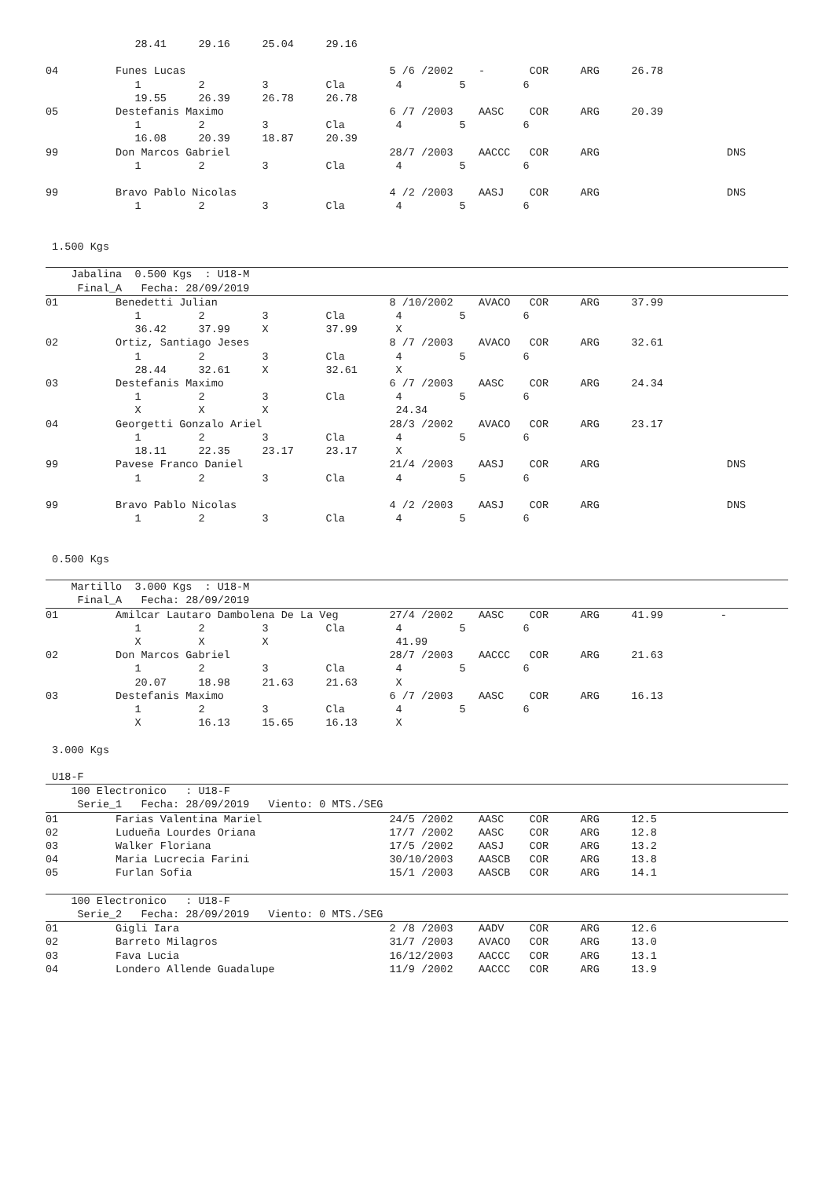28.41     29.16     25.04     29.16

04         Funes Lucas                                5 /6 /2002    -       COR     ARG     26.78
              1         2         3         Cla        4         5         6
              19.55     26.39     26.78     26.78
05         Destefanis Maximo                          6 /7 /2003    AASC    COR     ARG     20.39
              1         2         3         Cla        4         5         6
              16.08     20.39     18.87     20.39
99         Don Marcos Gabriel                         28/7 /2003    AACCC   COR     ARG                    DNS
              1         2         3         Cla        4         5         6

99         Bravo Pablo Nicolas                        4 /2 /2003    AASJ    COR     ARG                    DNS
              1         2         3         Cla        4         5         6


 1.500 Kgs
    Jabalina  0.500 Kgs  : U18-M
     Final_A   Fecha: 28/09/2019
01         Benedetti Julian                           8 /10/2002    AVACO   COR     ARG     37.99
              1         2         3         Cla        4         5         6
              36.42     37.99     X         37.99      X
02         Ortiz, Santiago Jeses                      8 /7 /2003    AVACO   COR     ARG     32.61
              1         2         3         Cla        4         5         6
              28.44     32.61     X         32.61      X
03         Destefanis Maximo                          6 /7 /2003    AASC    COR     ARG     24.34
              1         2         3         Cla        4         5         6
              X         X         X                    24.34
04         Georgetti Gonzalo Ariel                    28/3 /2002    AVACO   COR     ARG     23.17
              1         2         3         Cla        4         5         6
              18.11     22.35     23.17     23.17      X
99         Pavese Franco Daniel                       21/4 /2003    AASJ    COR     ARG                    DNS
              1         2         3         Cla        4         5         6

99         Bravo Pablo Nicolas                        4 /2 /2003    AASJ    COR     ARG                    DNS
              1         2         3         Cla        4         5         6


 0.500 Kgs
    Martillo  3.000 Kgs  : U18-M
     Final_A   Fecha: 28/09/2019
01         Amilcar Lautaro Dambolena De La Veg        27/4 /2002    AASC    COR     ARG     41.99         -
              1         2         3         Cla        4         5         6
              X         X         X                    41.99
02         Don Marcos Gabriel                         28/7 /2003    AACCC   COR     ARG     21.63
              1         2         3         Cla        4         5         6
              20.07     18.98     21.63     21.63      X
03         Destefanis Maximo                          6 /7 /2003    AASC    COR     ARG     16.13
              1         2         3         Cla        4         5         6
              X         16.13     15.65     16.13      X

 3.000 Kgs

 U18-F
    100 Electronico   : U18-F
     Serie_1   Fecha: 28/09/2019   Viento: 0 MTS./SEG
01         Farias Valentina Mariel                    24/5 /2002    AASC    COR     ARG     12.5
02         Ludueña Lourdes Oriana                     17/7 /2002    AASC    COR     ARG     12.8
03         Walker Floriana                            17/5 /2002    AASJ    COR     ARG     13.2
04         Maria Lucrecia Farini                      30/10/2003    AASCB   COR     ARG     13.8
05         Furlan Sofia                               15/1 /2003    AASCB   COR     ARG     14.1
    100 Electronico   : U18-F
     Serie_2   Fecha: 28/09/2019   Viento: 0 MTS./SEG
01         Gigli Iara                                 2 /8 /2003    AADV    COR     ARG     12.6
02         Barreto Milagros                           31/7 /2003    AVACO   COR     ARG     13.0
03         Fava Lucia                                 16/12/2003    AACCC   COR     ARG     13.1
04         Londero Allende Guadalupe                  11/9 /2002    AACCC   COR     ARG     13.9